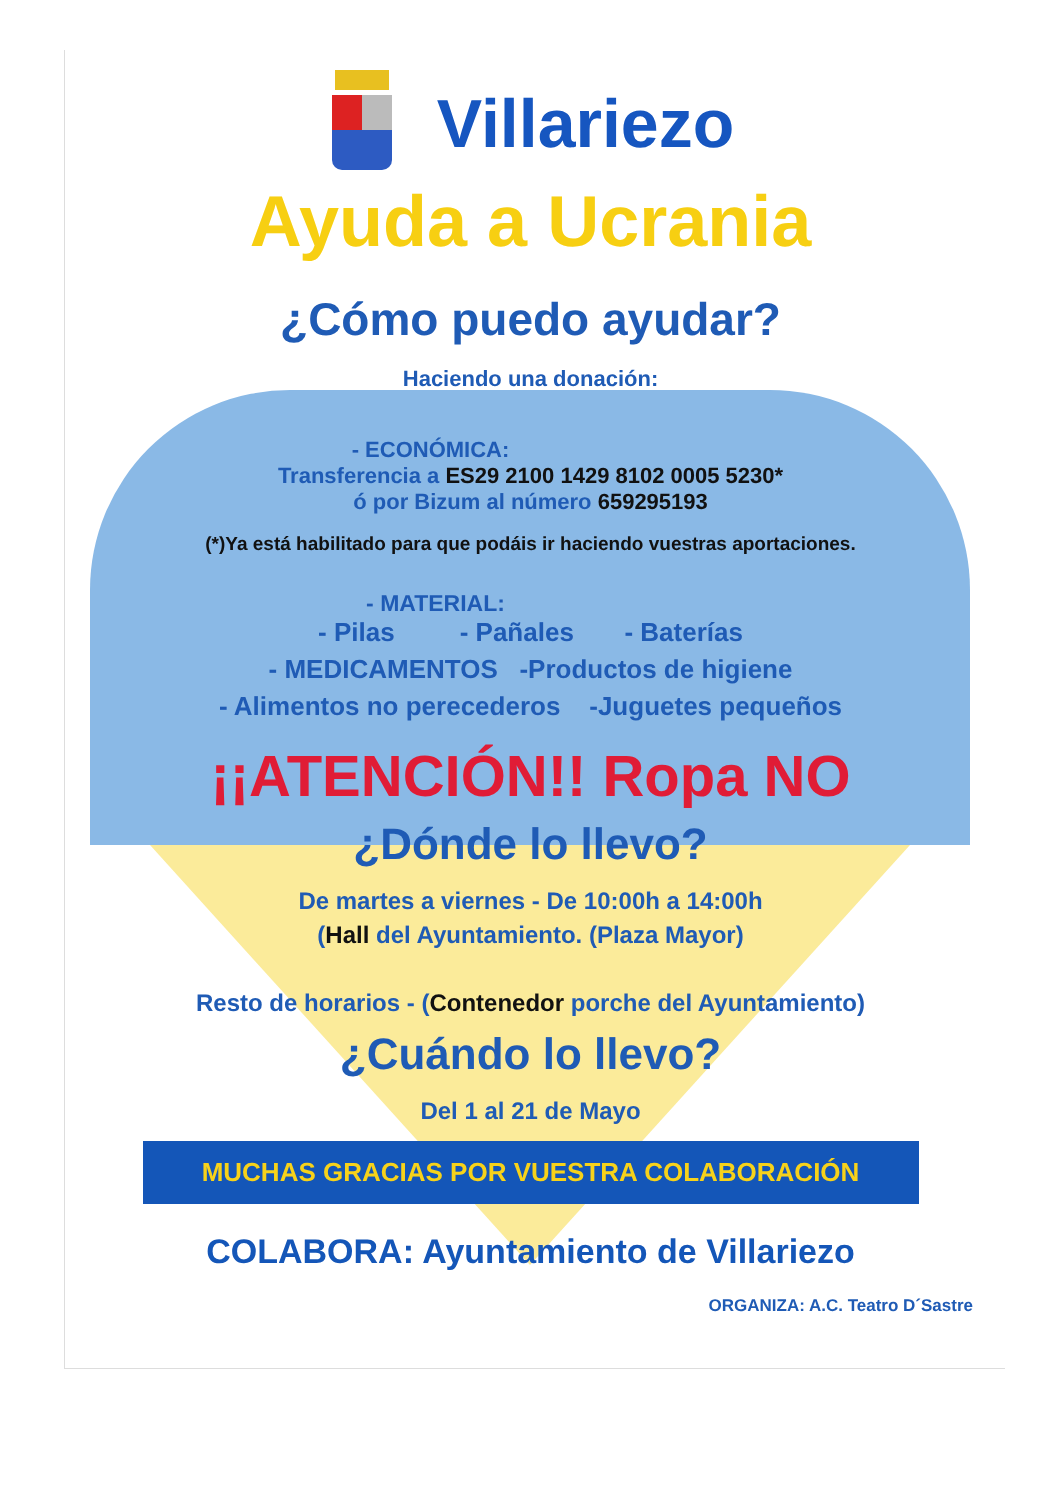Villariezo
Ayuda a Ucrania
¿Cómo puedo ayudar?
Haciendo una donación:
- ECONÓMICA:
Transferencia a ES29 2100 1429 8102 0005 5230*
ó por Bizum al número 659295193
(*)Ya está habilitado para que podáis ir haciendo vuestras aportaciones.
- MATERIAL:
- Pilas - Pañales - Baterías
- MEDICAMENTOS -Productos de higiene
- Alimentos no perecederos -Juguetes pequeños
¡¡ATENCIÓN!! Ropa NO
¿Dónde lo llevo?
De martes a viernes - De 10:00h a 14:00h
(Hall del Ayuntamiento. (Plaza Mayor)
Resto de horarios - (Contenedor porche del Ayuntamiento)
¿Cuándo lo llevo?
Del 1 al 21 de Mayo
MUCHAS GRACIAS POR VUESTRA COLABORACIÓN
COLABORA: Ayuntamiento de Villariezo
ORGANIZA: A.C. Teatro D´Sastre